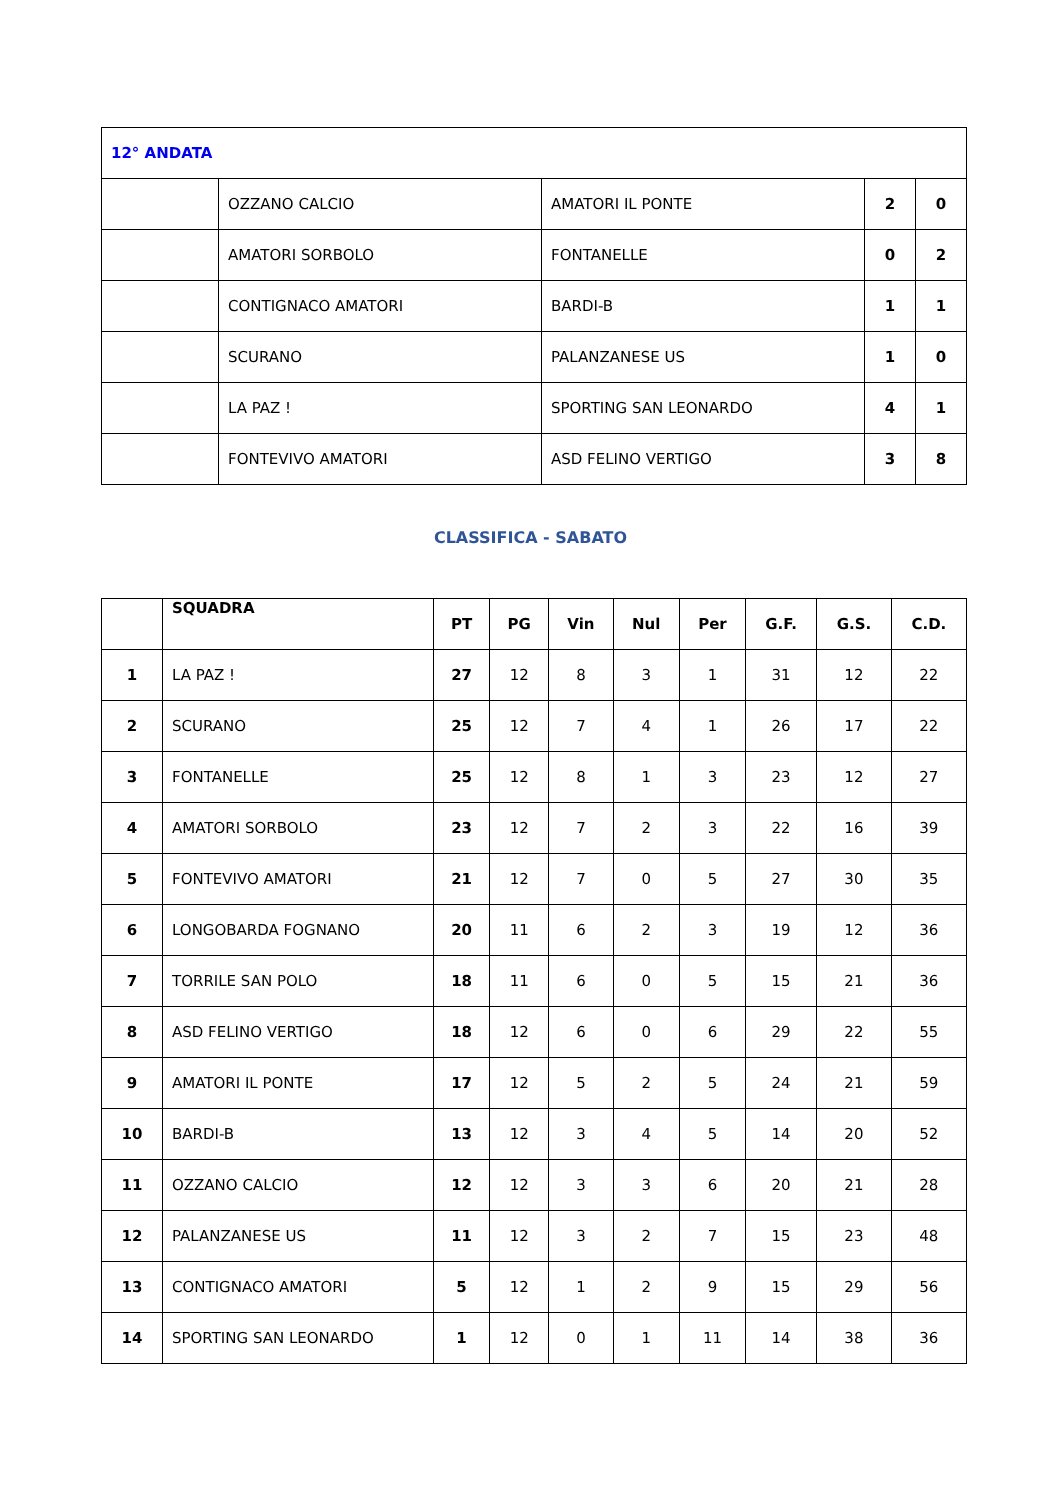| 12° ANDATA | | | | |
| --- | --- | --- | --- | --- |
| | OZZANO CALCIO | AMATORI IL PONTE | 2 | 0 |
| | AMATORI SORBOLO | FONTANELLE | 0 | 2 |
| | CONTIGNACO AMATORI | BARDI-B | 1 | 1 |
| | SCURANO | PALANZANESE US | 1 | 0 |
| | LA PAZ ! | SPORTING SAN LEONARDO | 4 | 1 |
| | FONTEVIVO AMATORI | ASD FELINO VERTIGO | 3 | 8 |
CLASSIFICA - SABATO
| | SQUADRA | PT | PG | Vin | Nul | Per | G.F. | G.S. | C.D. |
| --- | --- | --- | --- | --- | --- | --- | --- | --- | --- |
| 1 | LA PAZ ! | 27 | 12 | 8 | 3 | 1 | 31 | 12 | 22 |
| 2 | SCURANO | 25 | 12 | 7 | 4 | 1 | 26 | 17 | 22 |
| 3 | FONTANELLE | 25 | 12 | 8 | 1 | 3 | 23 | 12 | 27 |
| 4 | AMATORI SORBOLO | 23 | 12 | 7 | 2 | 3 | 22 | 16 | 39 |
| 5 | FONTEVIVO AMATORI | 21 | 12 | 7 | 0 | 5 | 27 | 30 | 35 |
| 6 | LONGOBARDA FOGNANO | 20 | 11 | 6 | 2 | 3 | 19 | 12 | 36 |
| 7 | TORRILE SAN POLO | 18 | 11 | 6 | 0 | 5 | 15 | 21 | 36 |
| 8 | ASD FELINO VERTIGO | 18 | 12 | 6 | 0 | 6 | 29 | 22 | 55 |
| 9 | AMATORI IL PONTE | 17 | 12 | 5 | 2 | 5 | 24 | 21 | 59 |
| 10 | BARDI-B | 13 | 12 | 3 | 4 | 5 | 14 | 20 | 52 |
| 11 | OZZANO CALCIO | 12 | 12 | 3 | 3 | 6 | 20 | 21 | 28 |
| 12 | PALANZANESE US | 11 | 12 | 3 | 2 | 7 | 15 | 23 | 48 |
| 13 | CONTIGNACO AMATORI | 5 | 12 | 1 | 2 | 9 | 15 | 29 | 56 |
| 14 | SPORTING SAN LEONARDO | 1 | 12 | 0 | 1 | 11 | 14 | 38 | 36 |